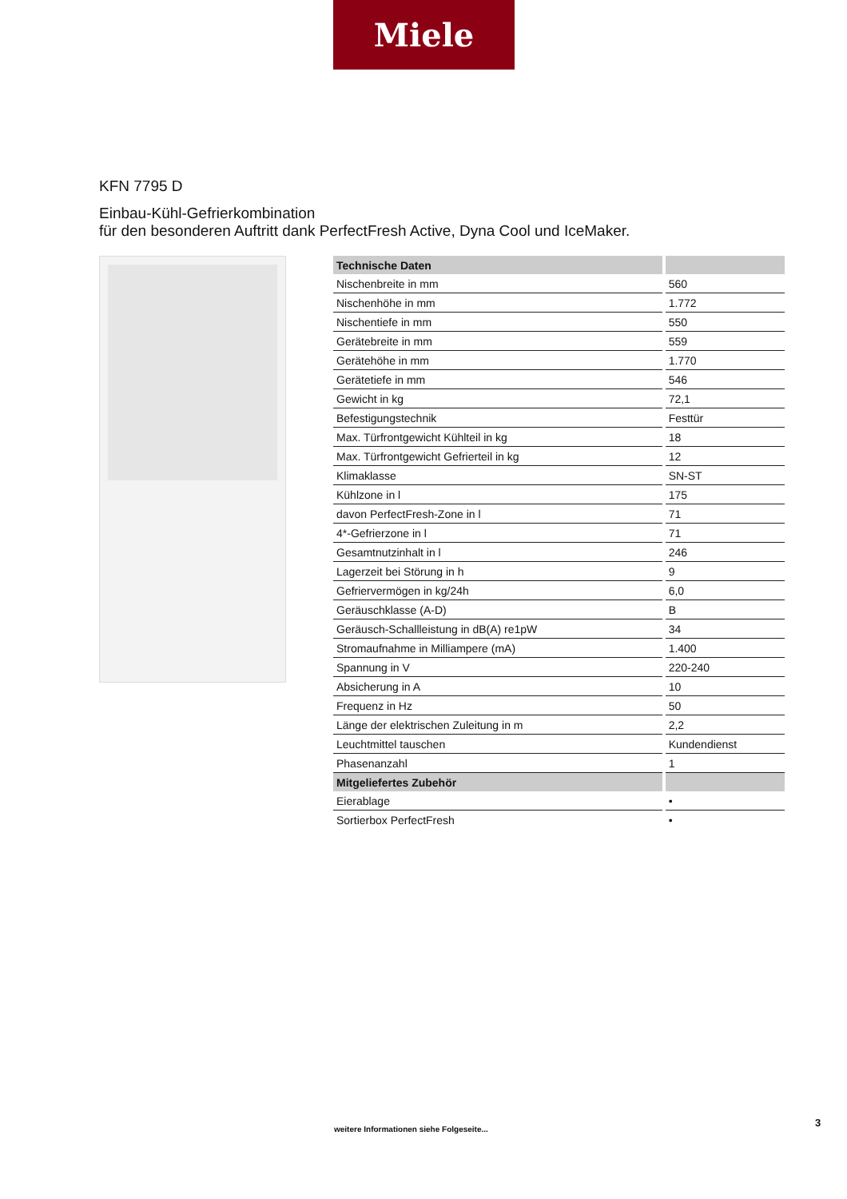Miele
KFN 7795 D
Einbau-Kühl-Gefrierkombination
für den besonderen Auftritt dank PerfectFresh Active, Dyna Cool und IceMaker.
| Technische Daten | |
| --- | --- |
| Nischenbreite in mm | 560 |
| Nischenhöhe in mm | 1.772 |
| Nischentiefe in mm | 550 |
| Gerätebreite in mm | 559 |
| Gerätehöhe in mm | 1.770 |
| Gerätetiefe in mm | 546 |
| Gewicht in kg | 72,1 |
| Befestigungstechnik | Festtür |
| Max. Türfrontgewicht Kühlteil in kg | 18 |
| Max. Türfrontgewicht Gefrierteil in kg | 12 |
| Klimaklasse | SN-ST |
| Kühlzone in l | 175 |
| davon PerfectFresh-Zone in l | 71 |
| 4*-Gefrierzone in l | 71 |
| Gesamtnutzinhalt in l | 246 |
| Lagerzeit bei Störung in h | 9 |
| Gefriervermögen in kg/24h | 6,0 |
| Geräuschklasse (A-D) | B |
| Geräusch-Schallleistung in dB(A) re1pW | 34 |
| Stromaufnahme in Milliampere (mA) | 1.400 |
| Spannung in V | 220-240 |
| Absicherung in A | 10 |
| Frequenz in Hz | 50 |
| Länge der elektrischen Zuleitung in m | 2,2 |
| Leuchtmittel tauschen | Kundendienst |
| Phasenanzahl | 1 |
| Mitgeliefertes Zubehör | |
| Eierablage | • |
| Sortierbox PerfectFresh | • |
3
weitere Informationen siehe Folgeseite...